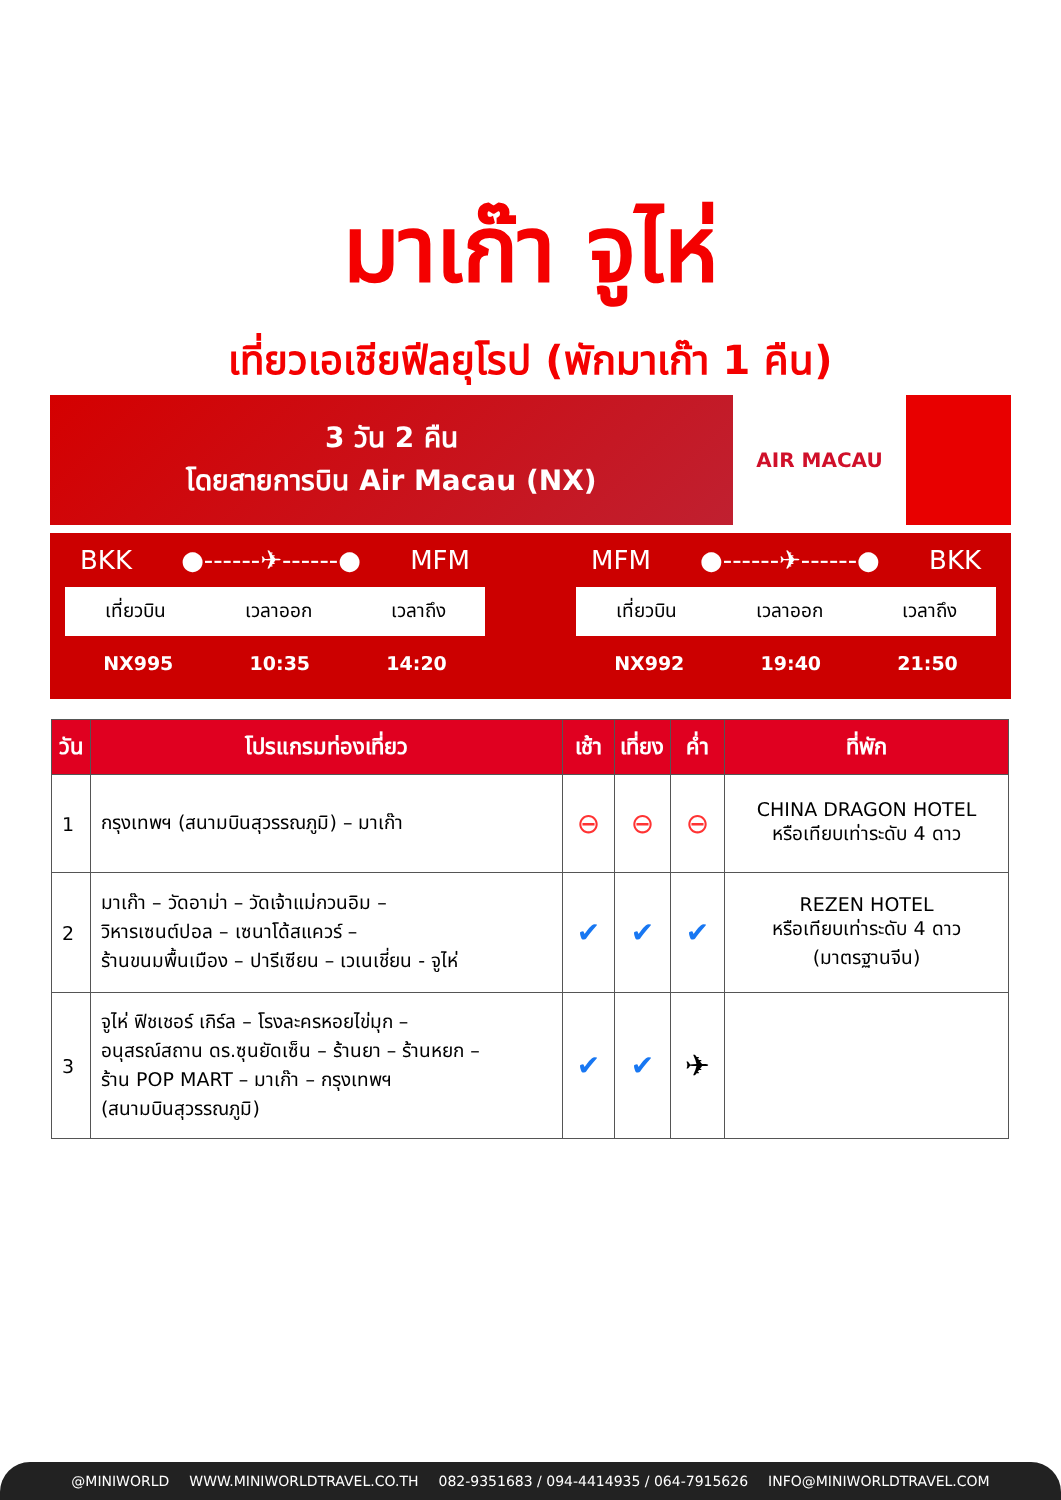มาเก๊า จูไห่
เที่ยวเอเชียฟีลยุโรป (พักมาเก๊า 1 คืน)
3 วัน 2 คืน
โดยสายการบิน Air Macau (NX)
AIR MACAU
BKK ●------✈------● MFM
เที่ยวบิน เวลาออก เวลาถึง
NX995 10:35 14:20
MFM ●------✈------● BKK
เที่ยวบิน เวลาออก เวลาถึง
NX992 19:40 21:50
| วัน | โปรแกรมท่องเที่ยว | เช้า | เที่ยง | ค่ำ | ที่พัก |
| --- | --- | --- | --- | --- | --- |
| 1 | กรุงเทพฯ (สนามบินสุวรรณภูมิ) – มาเก๊า | ⊖ | ⊖ | ⊖ | CHINA DRAGON HOTEL หรือเทียบเท่าระดับ 4 ดาว |
| 2 | มาเก๊า – วัดอาม่า – วัดเจ้าแม่กวนอิม – วิหารเซนต์ปอล – เซนาโด้สแควร์ – ร้านขนมพื้นเมือง – ปารีเซียน – เวเนเชี่ยน - จูไห่ | ✔ | ✔ | ✔ | REZEN HOTEL หรือเทียบเท่าระดับ 4 ดาว (มาตรฐานจีน) |
| 3 | จูไห่ ฟิชเชอร์ เกิร์ล – โรงละครหอยไข่มุก – อนุสรณ์สถาน ดร.ซุนยัดเซ็น – ร้านยา – ร้านหยก – ร้าน POP MART – มาเก๊า – กรุงเทพฯ (สนามบินสุวรรณภูมิ) | ✔ | ✔ | ✈ | |
@MINIWORLD WWW.MINIWORLDTRAVEL.CO.TH 082-9351683 / 094-4414935 / 064-7915626 INFO@MINIWORLDTRAVEL.COM